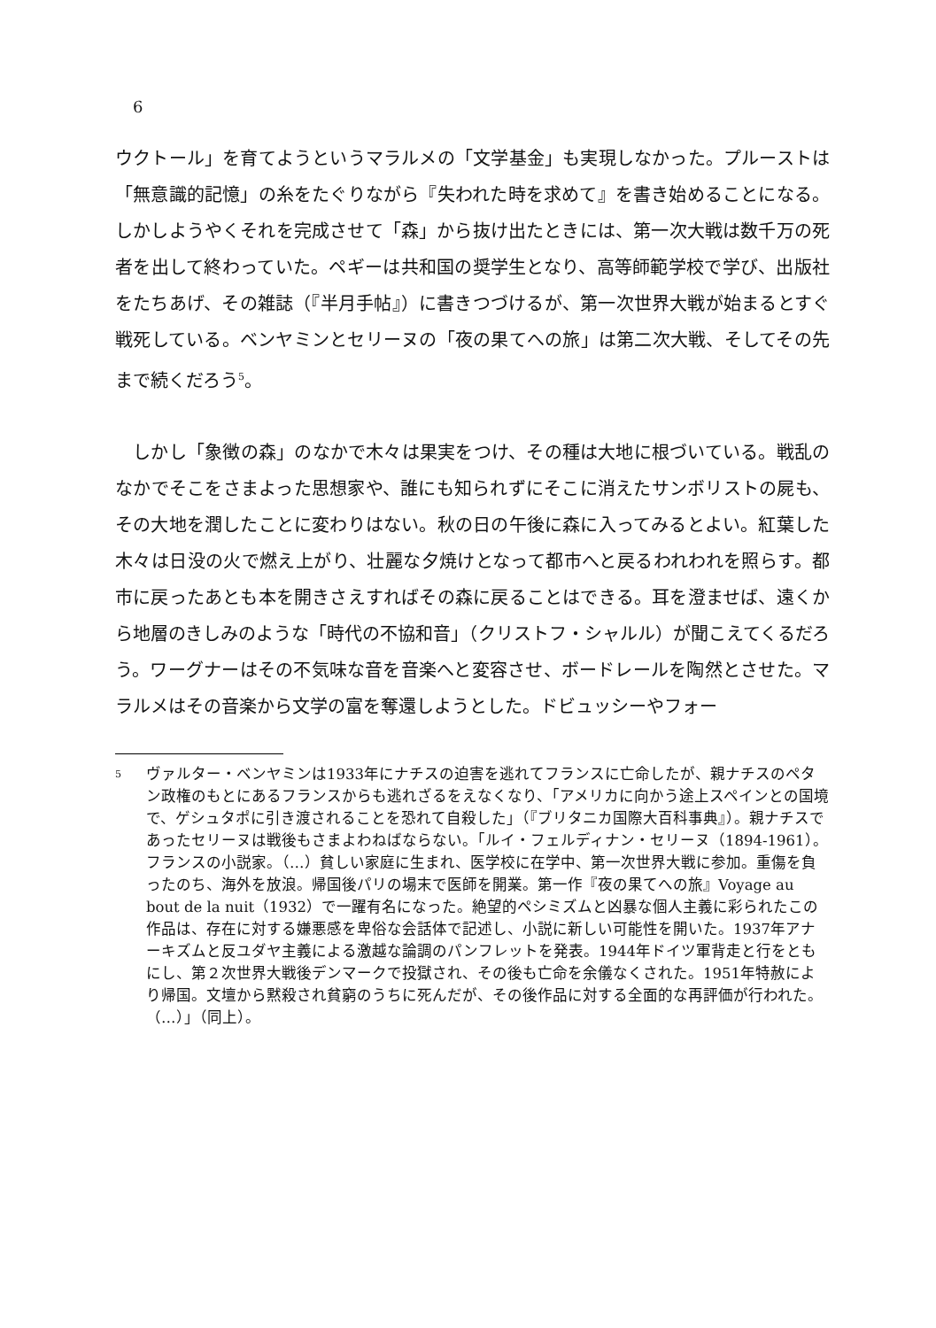6
ウクトール」を育てようというマラルメの「文学基金」も実現しなかった。プルーストは「無意識的記憶」の糸をたぐりながら『失われた時を求めて』を書き始めることになる。しかしようやくそれを完成させて「森」から抜け出たときには、第一次大戦は数千万の死者を出して終わっていた。ペギーは共和国の奨学生となり、高等師範学校で学び、出版社をたちあげ、その雑誌（『半月手帖』）に書きつづけるが、第一次世界大戦が始まるとすぐ戦死している。ベンヤミンとセリーヌの「夜の果てへの旅」は第二次大戦、そしてその先まで続くだろう<sup>5</sup>。
　しかし「象徴の森」のなかで木々は果実をつけ、その種は大地に根づいている。戦乱のなかでそこをさまよった思想家や、誰にも知られずにそこに消えたサンボリストの屍も、その大地を潤したことに変わりはない。秋の日の午後に森に入ってみるとよい。紅葉した木々は日没の火で燃え上がり、壮麗な夕焼けとなって都市へと戻るわれわれを照らす。都市に戻ったあとも本を開きさえすればその森に戻ることはできる。耳を澄ませば、遠くから地層のきしみのような「時代の不協和音」（クリストフ・シャルル）が聞こえてくるだろう。ワーグナーはその不気味な音を音楽へと変容させ、ボードレールを陶然とさせた。マラルメはその音楽から文学の富を奪還しようとした。ドビュッシーやフォー
<sup>5</sup> ヴァルター・ベンヤミンは1933年にナチスの迫害を逃れてフランスに亡命したが、親ナチスのペタン政権のもとにあるフランスからも逃れざるをえなくなり、「アメリカに向かう途上スペインとの国境で、ゲシュタポに引き渡されることを恐れて自殺した」（『ブリタニカ国際大百科事典』）。親ナチスであったセリーヌは戦後もさまよわねばならない。「ルイ・フェルディナン・セリーヌ（1894-1961）。フランスの小説家。（…）貧しい家庭に生まれ、医学校に在学中、第一次世界大戦に参加。重傷を負ったのち、海外を放浪。帰国後パリの場末で医師を開業。第一作『夜の果てへの旅』Voyage au bout de la nuit（1932）で一躍有名になった。絶望的ペシミズムと凶暴な個人主義に彩られたこの作品は、存在に対する嫌悪感を卑俗な会話体で記述し、小説に新しい可能性を開いた。1937年アナーキズムと反ユダヤ主義による激越な論調のパンフレットを発表。1944年ドイツ軍背走と行をともにし、第２次世界大戦後デンマークで投獄され、その後も亡命を余儀なくされた。1951年特赦により帰国。文壇から黙殺され貧窮のうちに死んだが、その後作品に対する全面的な再評価が行われた。（…）」（同上）。